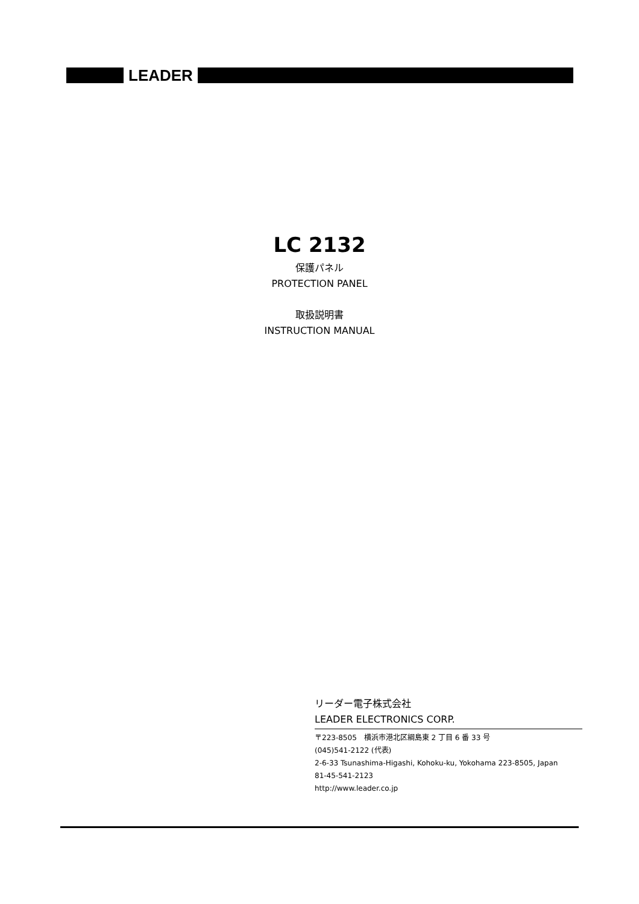LEADER
LC 2132
保護パネル
PROTECTION PANEL
取扱説明書
INSTRUCTION MANUAL
リーダー電子株式会社
LEADER ELECTRONICS CORP.
〒223-8505　横浜市港北区綱島東 2 丁目 6 番 33 号
(045)541-2122 (代表)
2-6-33 Tsunashima-Higashi, Kohoku-ku, Yokohama 223-8505, Japan
81-45-541-2123
http://www.leader.co.jp